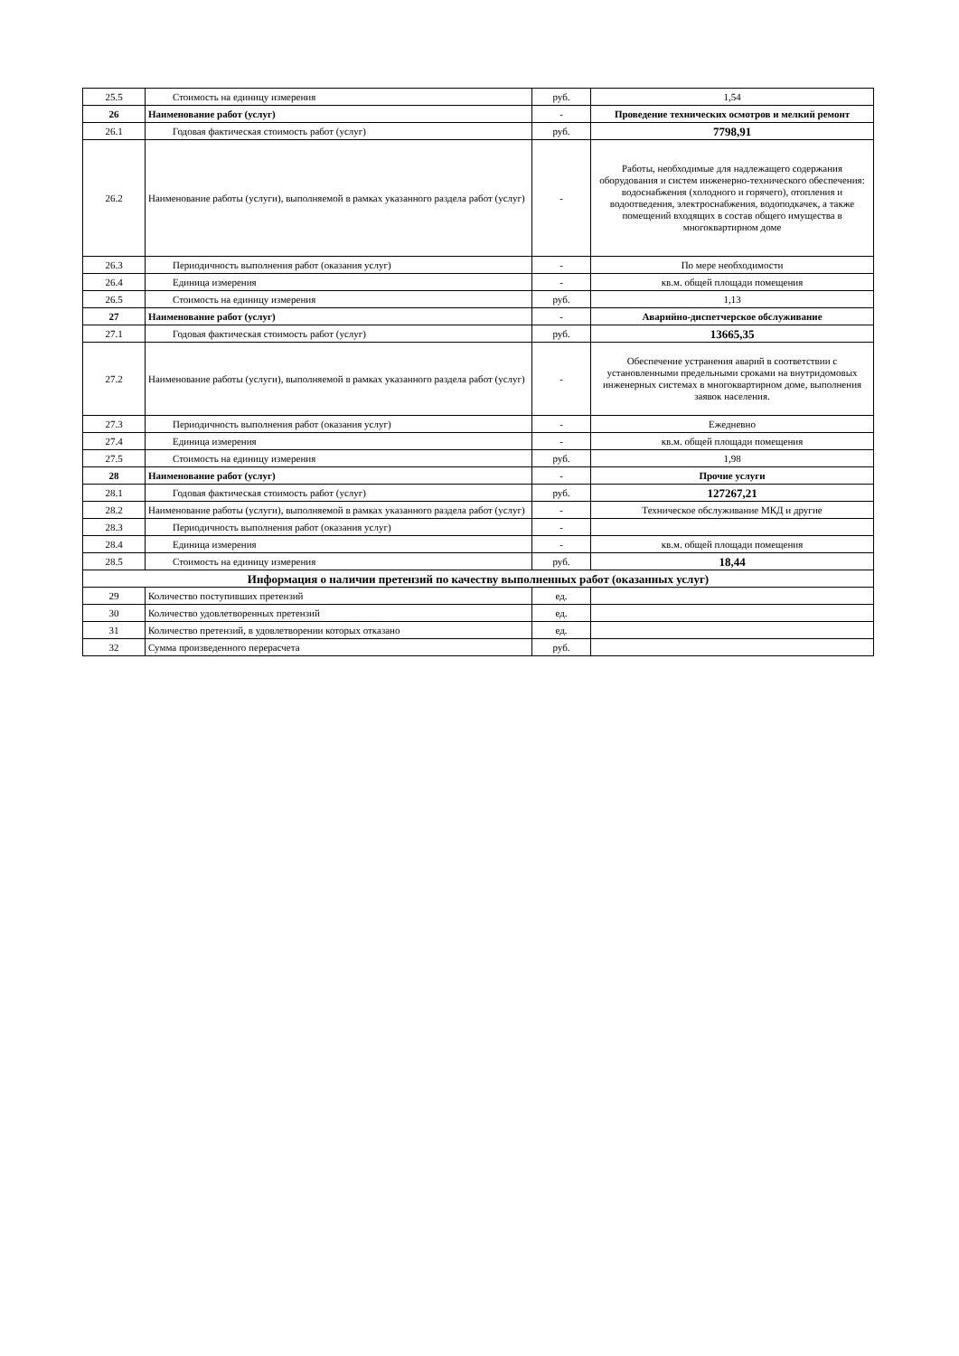| 25.5 | Стоимость на единицу измерения | руб. | 1,54 |
| 26 | Наименование работ (услуг) | - | Проведение технических осмотров и мелкий ремонт |
| 26.1 | Годовая фактическая стоимость работ (услуг) | руб. | 7798,91 |
| 26.2 | Наименование работы (услуги), выполняемой в рамках указанного раздела работ (услуг) | - | Работы, необходимые для надлежащего содержания оборудования и систем инженерно-технического обеспечения: водоснабжения (холодного и горячего), отопления и водоотведения, электроснабжения, водоподкачек, а также помещений входящих в состав общего имущества в многоквартирном доме |
| 26.3 | Периодичность выполнения работ (оказания услуг) | - | По мере необходимости |
| 26.4 | Единица измерения | - | кв.м. общей площади помещения |
| 26.5 | Стоимость на единицу измерения | руб. | 1,13 |
| 27 | Наименование работ (услуг) | - | Аварийно-диспетчерское обслуживание |
| 27.1 | Годовая фактическая стоимость работ (услуг) | руб. | 13665,35 |
| 27.2 | Наименование работы (услуги), выполняемой в рамках указанного раздела работ (услуг) | - | Обеспечение устранения аварий в соответствии с установленными предельными сроками на внутридомовых инженерных системах в многоквартирном доме, выполнения заявок населения. |
| 27.3 | Периодичность выполнения работ (оказания услуг) | - | Ежедневно |
| 27.4 | Единица измерения | - | кв.м. общей площади помещения |
| 27.5 | Стоимость на единицу измерения | руб. | 1,98 |
| 28 | Наименование работ (услуг) | - | Прочие услуги |
| 28.1 | Годовая фактическая стоимость работ (услуг) | руб. | 127267,21 |
| 28.2 | Наименование работы (услуги), выполняемой в рамках указанного раздела работ (услуг) | - | Техническое обслуживание МКД и другие |
| 28.3 | Периодичность выполнения работ (оказания услуг) | - | |
| 28.4 | Единица измерения | - | кв.м. общей площади помещения |
| 28.5 | Стоимость на единицу измерения | руб. | 18,44 |
| Информация о наличии претензий по качеству выполненных работ (оказанных услуг) | | | |
| 29 | Количество поступивших претензий | ед. | |
| 30 | Количество удовлетворенных претензий | ед. | |
| 31 | Количество претензий, в удовлетворении которых отказано | ед. | |
| 32 | Сумма произведенного перерасчета | руб. | |